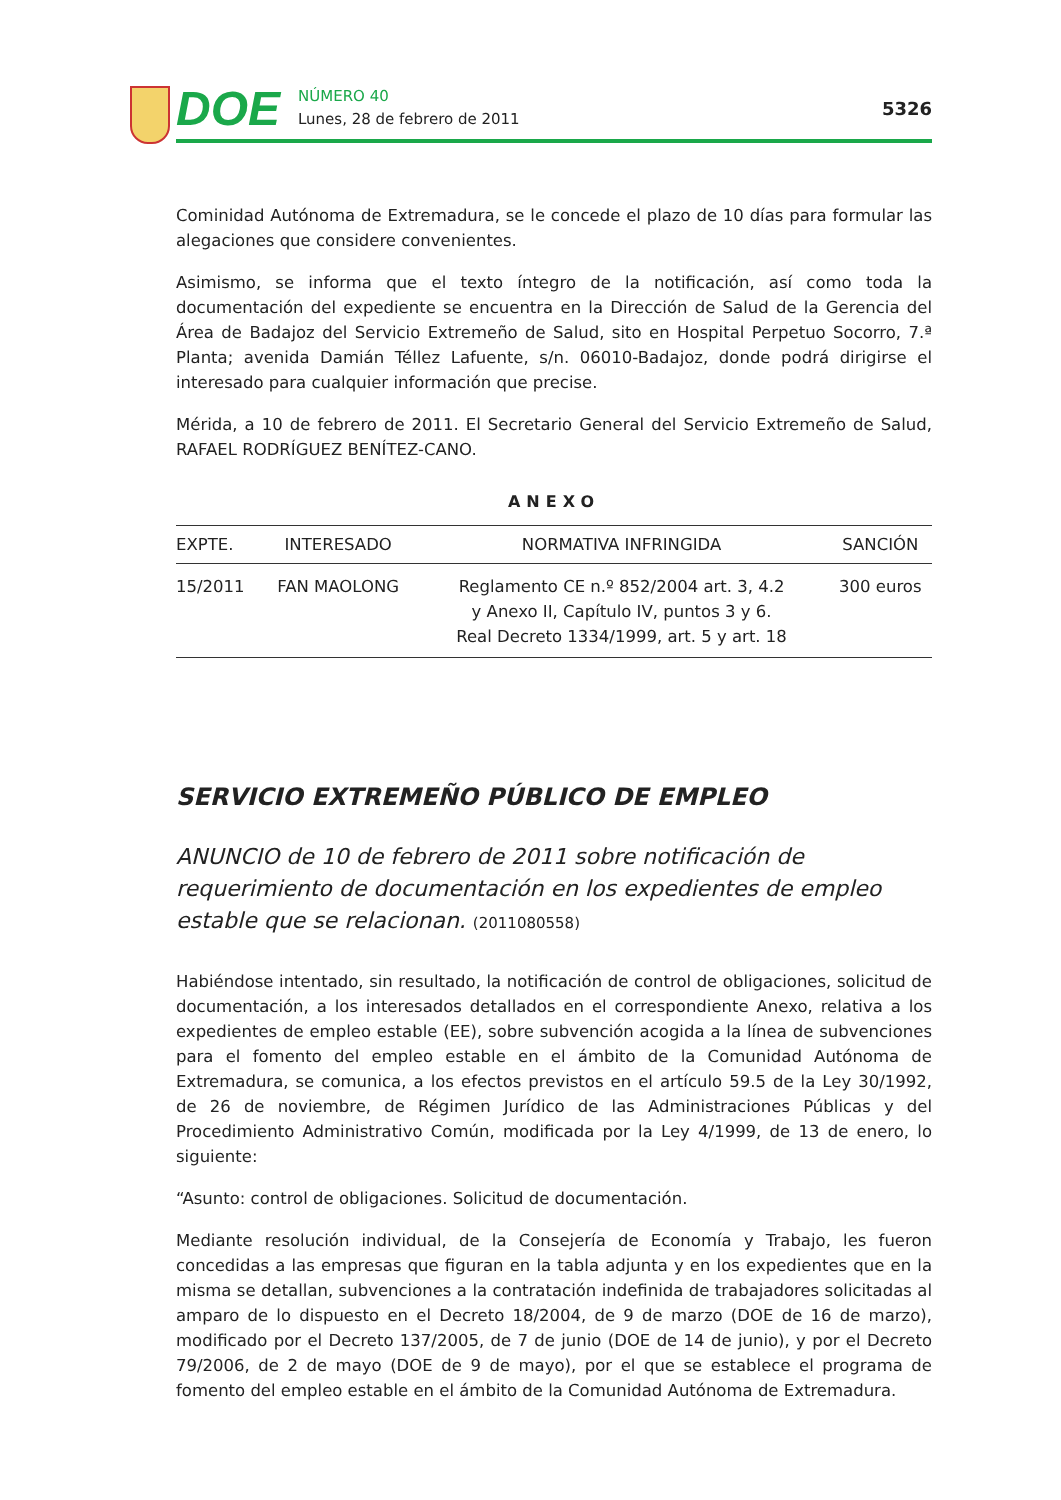DOE
NÚMERO 40
Lunes, 28 de febrero de 2011
5326
Cominidad Autónoma de Extremadura, se le concede el plazo de 10 días para formular las alegaciones que considere convenientes.
Asimismo, se informa que el texto íntegro de la notificación, así como toda la documentación del expediente se encuentra en la Dirección de Salud de la Gerencia del Área de Badajoz del Servicio Extremeño de Salud, sito en Hospital Perpetuo Socorro, 7.ª Planta; avenida Damián Téllez Lafuente, s/n. 06010-Badajoz, donde podrá dirigirse el interesado para cualquier información que precise.
Mérida, a 10 de febrero de 2011. El Secretario General del Servicio Extremeño de Salud, RAFAEL RODRÍGUEZ BENÍTEZ-CANO.
ANEXO
| EXPTE. | INTERESADO | NORMATIVA INFRINGIDA | SANCIÓN |
| --- | --- | --- | --- |
| 15/2011 | FAN MAOLONG | Reglamento CE n.º 852/2004 art. 3, 4.2 y Anexo II, Capítulo IV, puntos 3 y 6. Real Decreto 1334/1999, art. 5 y art. 18 | 300 euros |
SERVICIO EXTREMEÑO PÚBLICO DE EMPLEO
ANUNCIO de 10 de febrero de 2011 sobre notificación de requerimiento de documentación en los expedientes de empleo estable que se relacionan. (2011080558)
Habiéndose intentado, sin resultado, la notificación de control de obligaciones, solicitud de documentación, a los interesados detallados en el correspondiente Anexo, relativa a los expedientes de empleo estable (EE), sobre subvención acogida a la línea de subvenciones para el fomento del empleo estable en el ámbito de la Comunidad Autónoma de Extremadura, se comunica, a los efectos previstos en el artículo 59.5 de la Ley 30/1992, de 26 de noviembre, de Régimen Jurídico de las Administraciones Públicas y del Procedimiento Administrativo Común, modificada por la Ley 4/1999, de 13 de enero, lo siguiente:
“Asunto: control de obligaciones. Solicitud de documentación.
Mediante resolución individual, de la Consejería de Economía y Trabajo, les fueron concedidas a las empresas que figuran en la tabla adjunta y en los expedientes que en la misma se detallan, subvenciones a la contratación indefinida de trabajadores solicitadas al amparo de lo dispuesto en el Decreto 18/2004, de 9 de marzo (DOE de 16 de marzo), modificado por el Decreto 137/2005, de 7 de junio (DOE de 14 de junio), y por el Decreto 79/2006, de 2 de mayo (DOE de 9 de mayo), por el que se establece el programa de fomento del empleo estable en el ámbito de la Comunidad Autónoma de Extremadura.